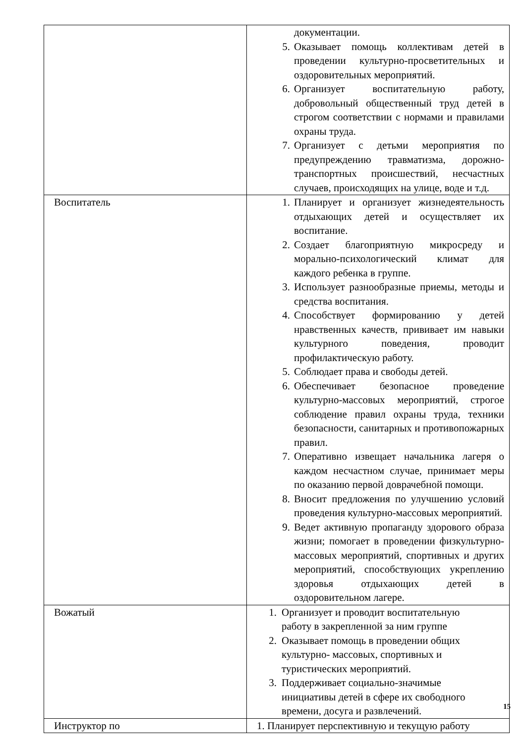| | документации. 5. Оказывает помощь коллективам детей в проведении культурно-просветительных и оздоровительных мероприятий. 6. Организует воспитательную работу, добровольный общественный труд детей в строгом соответствии с нормами и правилами охраны труда. 7. Организует с детьми мероприятия по предупреждению травматизма, дорожно-транспортных происшествий, несчастных случаев, происходящих на улице, воде и т.д. |
| Воспитатель | 1. Планирует и организует жизнедеятельность отдыхающих детей и осуществляет их воспитание. 2. Создает благоприятную микросреду и морально-психологический климат для каждого ребенка в группе. 3. Использует разнообразные приемы, методы и средства воспитания. 4. Способствует формированию у детей нравственных качеств, прививает им навыки культурного поведения, проводит профилактическую работу. 5. Соблюдает права и свободы детей. 6. Обеспечивает безопасное проведение культурно-массовых мероприятий, строгое соблюдение правил охраны труда, техники безопасности, санитарных и противопожарных правил. 7. Оперативно извещает начальника лагеря о каждом несчастном случае, принимает меры по оказанию первой доврачебной помощи. 8. Вносит предложения по улучшению условий проведения культурно-массовых мероприятий. 9. Ведет активную пропаганду здорового образа жизни; помогает в проведении физкультурно-массовых мероприятий, спортивных и других мероприятий, способствующих укреплению здоровья отдыхающих детей в оздоровительном лагере. |
| Вожатый | 1. Организует и проводит воспитательную работу в закрепленной за ним группе 2. Оказывает помощь в проведении общих культурно- массовых, спортивных и туристических мероприятий. 3. Поддерживает социально-значимые инициативы детей в сфере их свободного времени, досуга и развлечений. |
| Инструктор по | 1. Планирует перспективную и текущую работу |
15